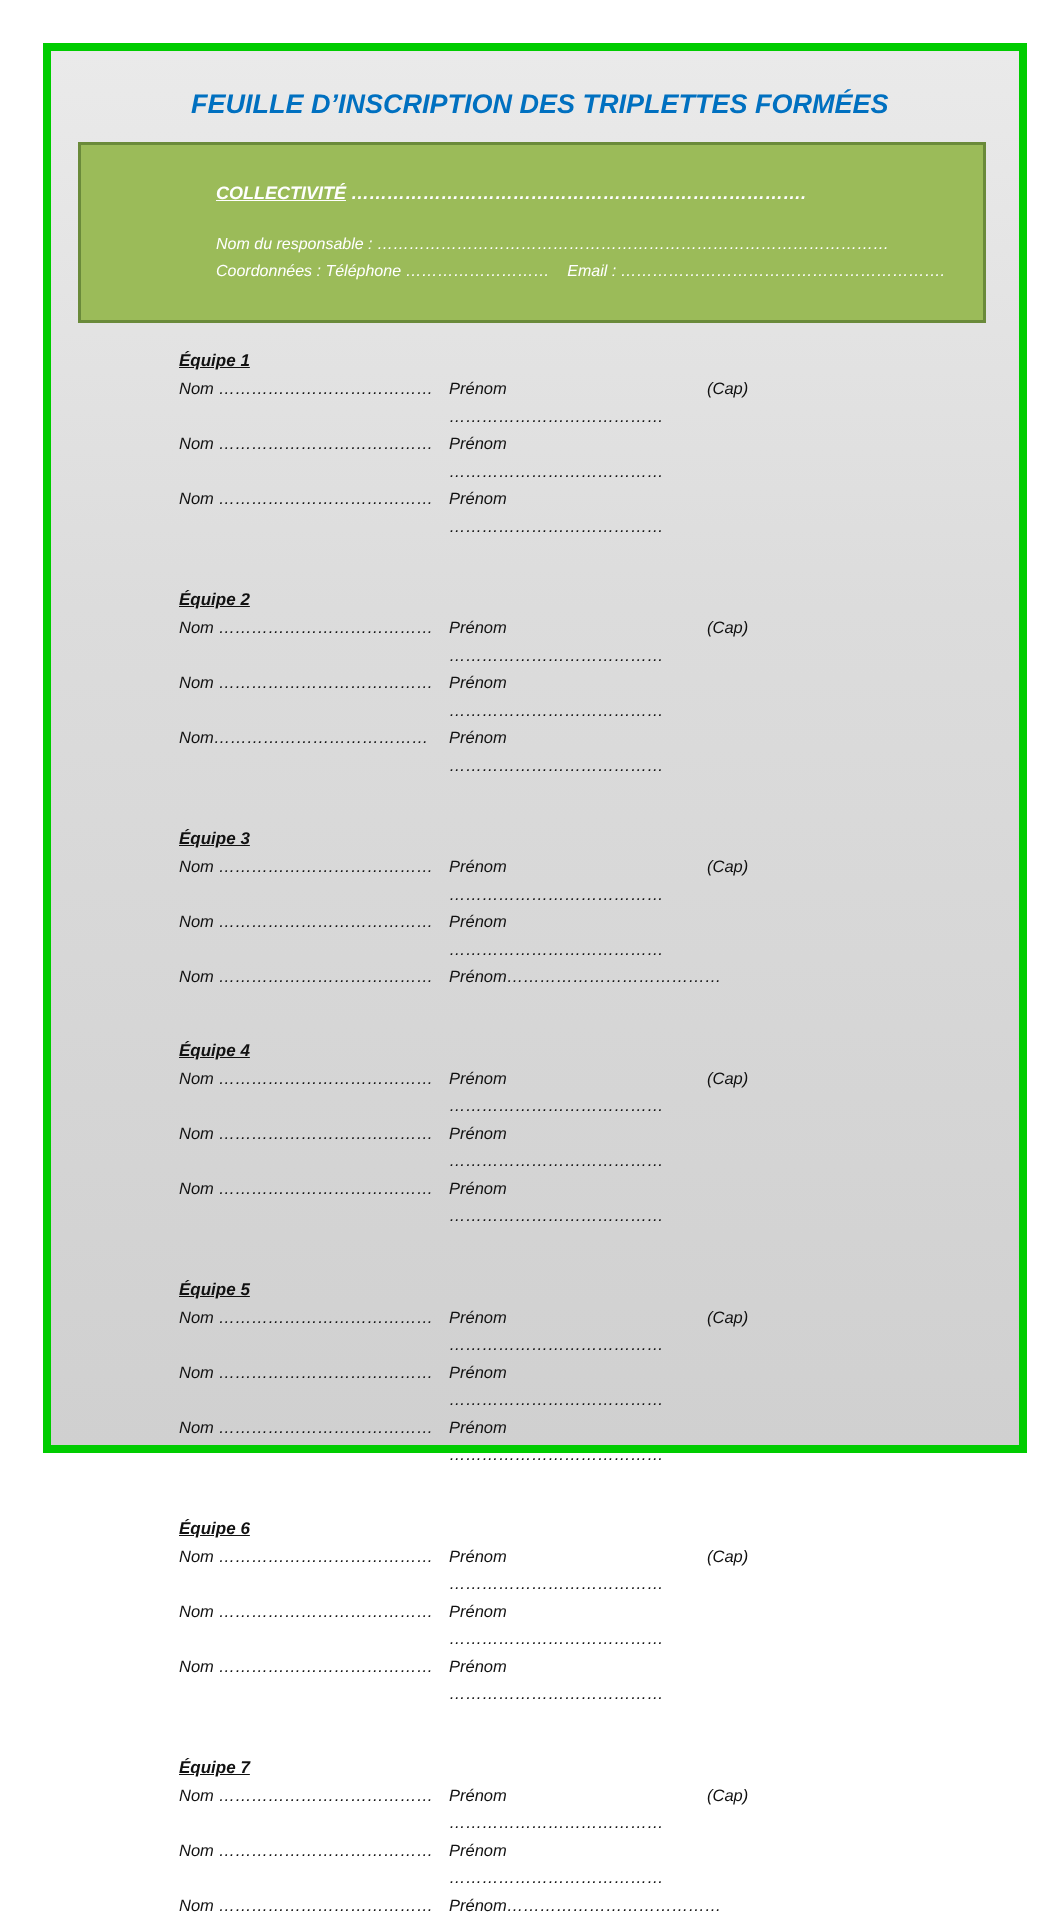FEUILLE D’INSCRIPTION DES TRIPLETTES FORMÉES
COLLECTIVITÉ ………………………………………………………………….
Nom du responsable : ……………………………………………………………………………………
Coordonnées : Téléphone ……………………… Email : …………………………………………………….
Équipe 1
Nom ………………………………… Prénom ………………………………… (Cap)
Nom ………………………………… Prénom …………………………………
Nom ………………………………… Prénom …………………………………
Équipe 2
Nom ………………………………… Prénom ………………………………… (Cap)
Nom ………………………………… Prénom …………………………………
Nom………………………………… Prénom …………………………………
Équipe 3
Nom ………………………………… Prénom ………………………………… (Cap)
Nom ………………………………… Prénom …………………………………
Nom ………………………………… Prénom…………………………………
Équipe 4
Nom ………………………………… Prénom ………………………………… (Cap)
Nom ………………………………… Prénom …………………………………
Nom ………………………………… Prénom …………………………………
Équipe 5
Nom ………………………………… Prénom ………………………………… (Cap)
Nom ………………………………… Prénom …………………………………
Nom ………………………………… Prénom …………………………………
Équipe 6
Nom ………………………………… Prénom ………………………………… (Cap)
Nom ………………………………… Prénom …………………………………
Nom ………………………………… Prénom …………………………………
Équipe 7
Nom ………………………………… Prénom ………………………………… (Cap)
Nom ………………………………… Prénom …………………………………
Nom ………………………………… Prénom…………………………………